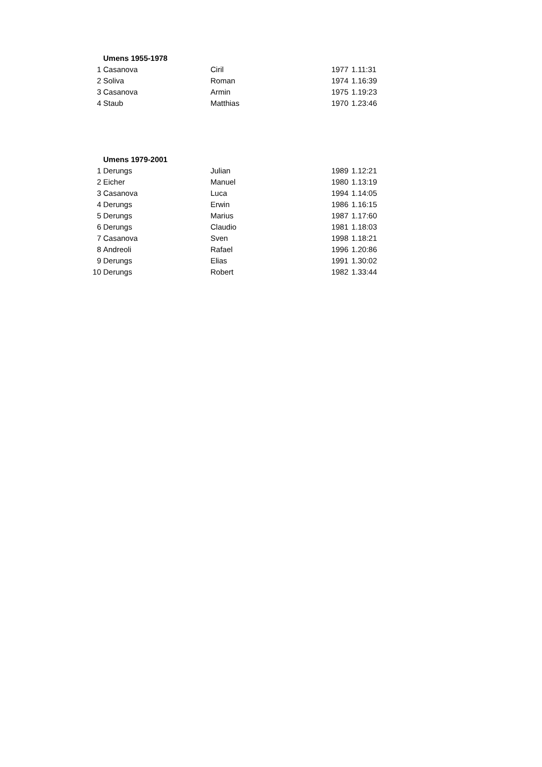| | Umens 1955-1978 | | | |
| 1 | Casanova | Ciril | 1977 | 1.11:31 |
| 2 | Soliva | Roman | 1974 | 1.16:39 |
| 3 | Casanova | Armin | 1975 | 1.19:23 |
| 4 | Staub | Matthias | 1970 | 1.23:46 |
| | Umens 1979-2001 | | | |
| 1 | Derungs | Julian | 1989 | 1.12:21 |
| 2 | Eicher | Manuel | 1980 | 1.13:19 |
| 3 | Casanova | Luca | 1994 | 1.14:05 |
| 4 | Derungs | Erwin | 1986 | 1.16:15 |
| 5 | Derungs | Marius | 1987 | 1.17:60 |
| 6 | Derungs | Claudio | 1981 | 1.18:03 |
| 7 | Casanova | Sven | 1998 | 1.18:21 |
| 8 | Andreoli | Rafael | 1996 | 1.20:86 |
| 9 | Derungs | Elias | 1991 | 1.30:02 |
| 10 | Derungs | Robert | 1982 | 1.33:44 |